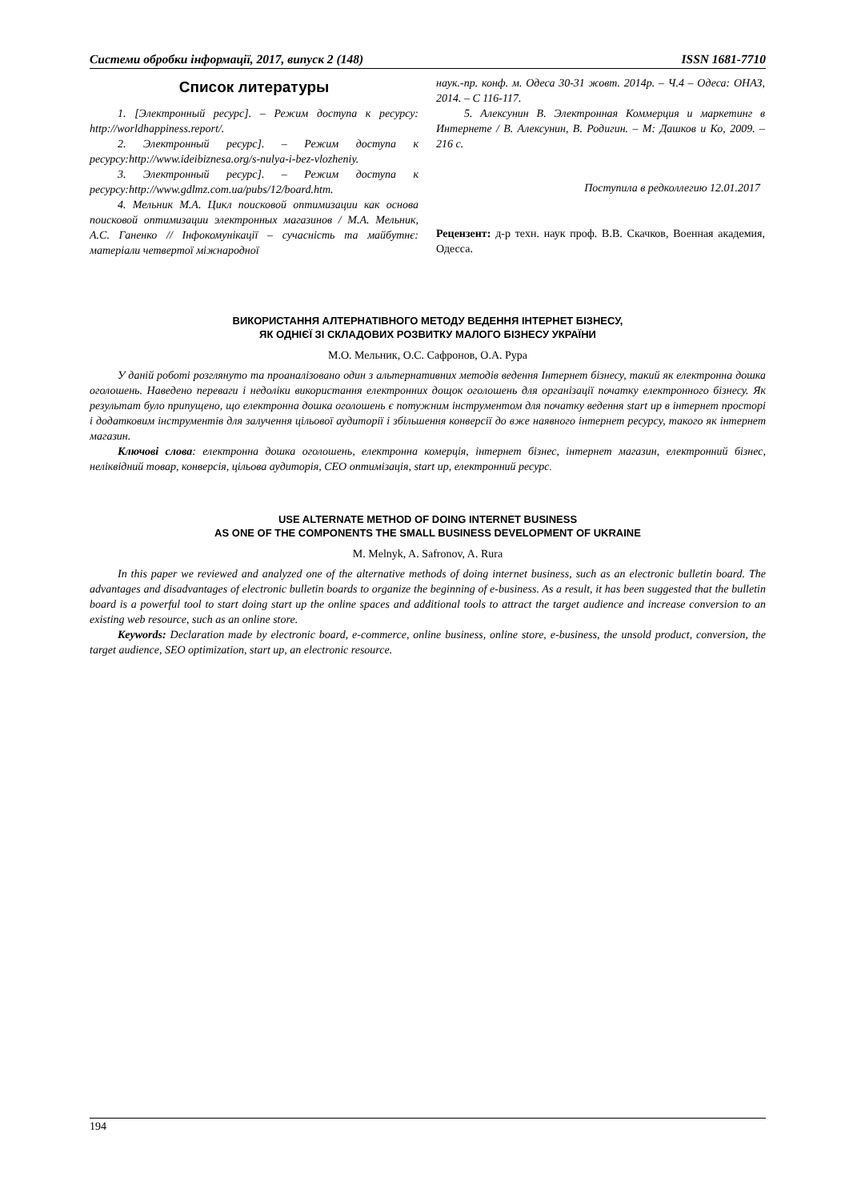Системи обробки інформації, 2017, випуск 2 (148) ISSN 1681-7710
Список литературы
1. [Электронный ресурс]. – Режим доступа к ресурсу: http://worldhappiness.report/.
2. Электронный ресурс]. – Режим доступа к ресурсу:http://www.ideibiznesa.org/s-nulya-i-bez-vlozheniy.
3. Электронный ресурс]. – Режим доступа к ресурсу:http://www.gdlmz.com.ua/pubs/12/board.htm.
4. Мельник М.А. Цикл поисковой оптимизации как основа поисковой оптимизации электронных магазинов / М.А. Мельник, А.С. Ганенко // Інфокомунікації – сучасність та майбутнє: матеріали четвертої міжнародної
наук.-пр. конф. м. Одеса 30-31 жовт. 2014р. – Ч.4 – Одеса: ОНАЗ, 2014. – С 116-117.
5. Алексунин В. Электронная Коммерция и маркетинг в Интернете / В. Алексунин, В. Родигин. – М: Дашков и Ко, 2009. – 216 с.
Поступила в редколлегию 12.01.2017
Рецензент: д-р техн. наук проф. В.В. Скачков, Военная академия, Одесса.
ВИКОРИСТАННЯ АЛТЕРНАТІВНОГО МЕТОДУ ВЕДЕННЯ ІНТЕРНЕТ БІЗНЕСУ,
ЯК ОДНІЄЇ ЗІ СКЛАДОВИХ РОЗВИТКУ МАЛОГО БІЗНЕСУ УКРАЇНИ
М.О. Мельник, О.С. Сафронов, О.А. Рура
У даній роботі розглянуто та проаналізовано один з альтернативних методів ведення Інтернет бізнесу, такий як електронна дошка оголошень. Наведено переваги і недоліки використання електронних дощок оголошень для організації початку електронного бізнесу. Як результат було припущено, що електронна дошка оголошень є потужним інструментом для початку ведення start up в інтернет просторі і додатковим інструментів для залучення цільової аудиторії і збільшення конверсії до вже наявного інтернет ресурсу, такого як інтернет магазин.
Ключові слова: електронна дошка оголошень, електронна комерція, інтернет бізнес, інтернет магазин, електронний бізнес, неліквідний товар, конверсія, цільова аудиторія, СЕО оптимізація, start up, електронний ресурс.
USE ALTERNATE METHOD OF DOING INTERNET BUSINESS
AS ONE OF THE COMPONENTS THE SMALL BUSINESS DEVELOPMENT OF UKRAINE
M. Melnyk, A. Safronov, A. Rura
In this paper we reviewed and analyzed one of the alternative methods of doing internet business, such as an electronic bulletin board. The advantages and disadvantages of electronic bulletin boards to organize the beginning of e-business. As a result, it has been suggested that the bulletin board is a powerful tool to start doing start up the online spaces and additional tools to attract the target audience and increase conversion to an existing web resource, such as an online store.
Keywords: Declaration made by electronic board, e-commerce, online business, online store, e-business, the unsold product, conversion, the target audience, SEO optimization, start up, an electronic resource.
194